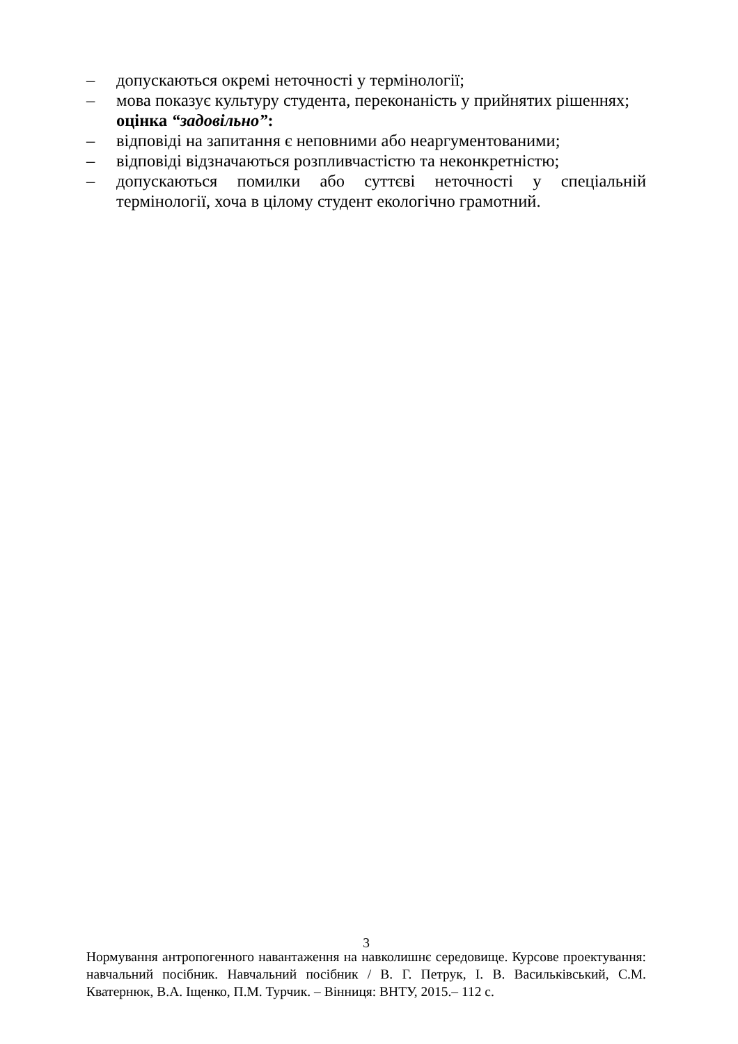– допускаються окремі неточності у термінології;
– мова показує культуру студента, переконаність у прийнятих рішеннях;
оцінка “задовільно”:
– відповіді на запитання є неповними або неаргументованими;
– відповіді відзначаються розпливчастістю та неконкретністю;
– допускаються помилки або суттєві неточності у спеціальній термінології, хоча в цілому студент екологічно грамотний.
3
Нормування антропогенного навантаження на навколишнє середовище. Курсове проектування: навчальний посібник. Навчальний посібник / В. Г. Петрук, І. В. Васильківський, С.М. Кватернюк, В.А. Іщенко, П.М. Турчик. – Вінниця: ВНТУ, 2015.– 112 с.